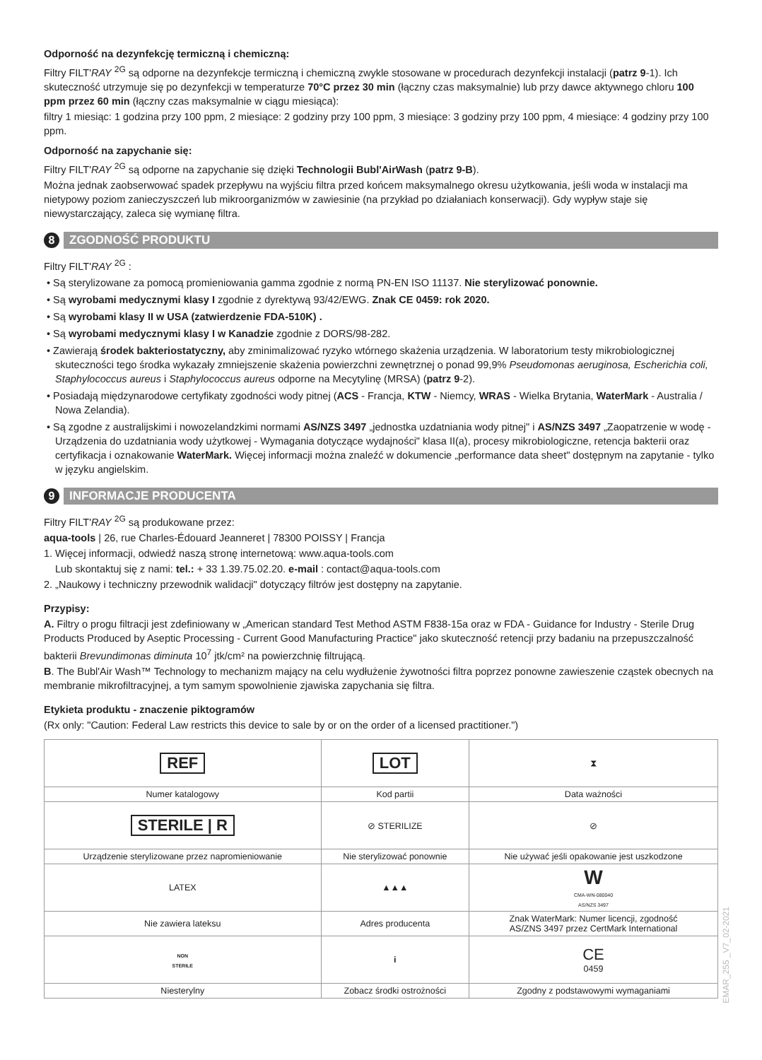Odporność na dezynfekcję termiczną i chemiczną:
Filtry FILT'RAY <sup>2G</sup> są odporne na dezynfekcje termiczną i chemiczną zwykle stosowane w procedurach dezynfekcji instalacji (patrz 9-1). Ich skuteczność utrzymuje się po dezynfekcji w temperaturze 70°C przez 30 min (łączny czas maksymalnie) lub przy dawce aktywnego chloru 100 ppm przez 60 min (łączny czas maksymalnie w ciągu miesiąca):
filtry 1 miesiąc: 1 godzina przy 100 ppm, 2 miesiące: 2 godziny przy 100 ppm, 3 miesiące: 3 godziny przy 100 ppm, 4 miesiące: 4 godziny przy 100 ppm.
Odporność na zapychanie się:
Filtry FILT'RAY <sup>2G</sup> są odporne na zapychanie się dzięki Technologii Bubl'AirWash (patrz 9-B).
Można jednak zaobserwować spadek przepływu na wyjściu filtra przed końcem maksymalnego okresu użytkowania, jeśli woda w instalacji ma nietypowy poziom zanieczyszczeń lub mikroorganizmów w zawiesinie (na przykład po działaniach konserwacji). Gdy wypływ staje się niewystarczający, zaleca się wymianę filtra.
8 ZGODNOŚĆ PRODUKTU
Filtry FILT'RAY <sup>2G</sup> :
• Są sterylizowane za pomocą promieniowania gamma zgodnie z normą PN-EN ISO 11137. Nie sterylizować ponownie.
• Są wyrobami medycznymi klasy I zgodnie z dyrektywą 93/42/EWG. Znak CE 0459: rok 2020.
• Są wyrobami klasy II w USA (zatwierdzenie FDA-510K) .
• Są wyrobami medycznymi klasy I w Kanadzie zgodnie z DORS/98-282.
• Zawierają środek bakteriostatyczny, aby zminimalizować ryzyko wtórnego skażenia urządzenia. W laboratorium testy mikrobiologicznej skuteczności tego środka wykazały zmniejszenie skażenia powierzchni zewnętrznej o ponad 99,9% Pseudomonas aeruginosa, Escherichia coli, Staphylococcus aureus i Staphylococcus aureus odporne na Mecytylinę (MRSA) (patrz 9-2).
• Posiadają międzynarodowe certyfikaty zgodności wody pitnej (ACS - Francja, KTW - Niemcy, WRAS - Wielka Brytania, WaterMark - Australia / Nowa Zelandia).
• Są zgodne z australijskimi i nowozelandzkimi normami AS/NZS 3497 „jednostka uzdatniania wody pitnej" i AS/NZS 3497 „Zaopatrzenie w wodę - Urządzenia do uzdatniania wody użytkowej - Wymagania dotyczące wydajności" klasa II(a), procesy mikrobiologiczne, retencja bakterii oraz certyfikacja i oznakowanie WaterMark. Więcej informacji można znaleźć w dokumencie „performance data sheet" dostępnym na zapytanie - tylko w języku angielskim.
9 INFORMACJE PRODUCENTA
Filtry FILT'RAY <sup>2G</sup> są produkowane przez:
aqua-tools | 26, rue Charles-Édouard Jeanneret | 78300 POISSY | Francja
1. Więcej informacji, odwiedź naszą stronę internetową: www.aqua-tools.com
Lub skontaktuj się z nami: tel.: + 33 1.39.75.02.20. e-mail : contact@aqua-tools.com
2. „Naukowy i techniczny przewodnik walidacji" dotyczący filtrów jest dostępny na zapytanie.
Przypisy:
A. Filtry o progu filtracji jest zdefiniowany w „American standard Test Method ASTM F838-15a oraz w FDA - Guidance for Industry - Sterile Drug Products Produced by Aseptic Processing - Current Good Manufacturing Practice" jako skuteczność retencji przy badaniu na przepuszczalność bakterii Brevundimonas diminuta 10<sup>7</sup> jtk/cm² na powierzchnię filtrującą.
B. The Bubl'Air Wash™ Technology to mechanizm mający na celu wydłużenie żywotności filtra poprzez ponowne zawieszenie cząstek obecnych na membranie mikrofiltracyjnej, a tym samym spowolnienie zjawiska zapychania się filtra.
Etykieta produktu - znaczenie piktogramów
(Rx only: "Caution: Federal Law restricts this device to sale by or on the order of a licensed practitioner.")
| REF | LOT | ⧗ |
| Numer katalogowy | Kod partii | Data ważności |
| STERILE / R | ⊘ STERILIZE | ⊘ |
| Urządzenie sterylizowane przez napromieniowanie | Nie sterylizować ponownie | Nie używać jeśli opakowanie jest uszkodzone |
| LATEX | ▲▲▲ | W CMA-WN-080040 AS/NZS 3497 |
| Nie zawiera lateksu | Adres producenta | Znak WaterMark: Numer licencji, zgodność AS/ZNS 3497 przez CertMark International |
| NON STERILE | i | CE 0459 |
| Niesterylny | Zobacz środki ostrożności | Zgodny z podstawowymi wymaganiami |
EMAR_255 _V7_02-2021